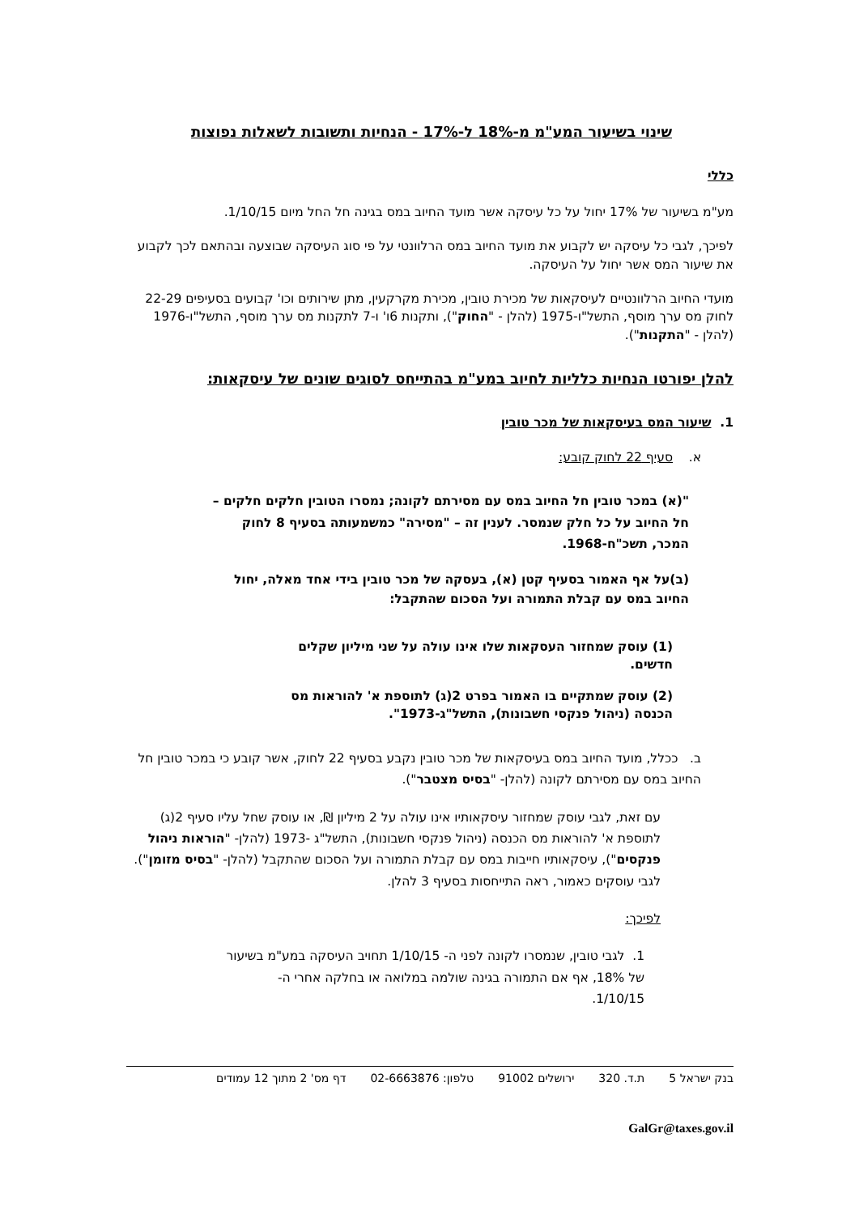שינוי בשיעור המע"מ מ-18% ל-17% - הנחיות ותשובות לשאלות נפוצות
כללי
מע"מ בשיעור של 17% יחול על כל עיסקה אשר מועד החיוב במס בגינה חל החל מיום 1/10/15.
לפיכך, לגבי כל עיסקה יש לקבוע את מועד החיוב במס הרלוונטי על פי סוג העיסקה שבוצעה ובהתאם לכך לקבוע את שיעור המס אשר יחול על העיסקה.
מועדי החיוב הרלוונטיים לעיסקאות של מכירת טובין, מכירת מקרקעין, מתן שירותים וכו' קבועים בסעיפים 22-29 לחוק מס ערך מוסף, התשל"ו-1975 (להלן - "החוק"), ותקנות 6ו' ו-7 לתקנות מס ערך מוסף, התשל"ו-1976 (להלן - "התקנות").
להלן יפורטו הנחיות כלליות לחיוב במע"מ בהתייחס לסוגים שונים של עיסקאות:
1. שיעור המס בעיסקאות של מכר טובין
א. סעיף 22 לחוק קובע:
"(א) במכר טובין חל החיוב במס עם מסירתם לקונה; נמסרו הטובין חלקים חלקים – חל החיוב על כל חלק שנמסר. לענין זה – "מסירה" כמשמעותה בסעיף 8 לחוק המכר, תשכ"ח-1968.
(ב)על אף האמור בסעיף קטן (א), בעסקה של מכר טובין בידי אחד מאלה, יחול החיוב במס עם קבלת התמורה ועל הסכום שהתקבל:
(1) עוסק שמחזור העסקאות שלו אינו עולה על שני מיליון שקלים חדשים.
(2) עוסק שמתקיים בו האמור בפרט 2(ג) לתוספת א' להוראות מס הכנסה (ניהול פנקסי חשבונות), התשל"ג-1973".
ב. ככלל, מועד החיוב במס בעיסקאות של מכר טובין נקבע בסעיף 22 לחוק, אשר קובע כי במכר טובין חל החיוב במס עם מסירתם לקונה (להלן- "בסיס מצטבר").
עם זאת, לגבי עוסק שמחזור עיסקאותיו אינו עולה על 2 מיליון ₪, או עוסק שחל עליו סעיף 2(ג) לתוספת א' להוראות מס הכנסה (ניהול פנקסי חשבונות), התשל"ג -1973 (להלן- "הוראות ניהול פנקסים"), עיסקאותיו חייבות במס עם קבלת התמורה ועל הסכום שהתקבל (להלן- "בסיס מזומן").
לגבי עוסקים כאמור, ראה התייחסות בסעיף 3 להלן.
לפיכך:
1. לגבי טובין, שנמסרו לקונה לפני ה- 1/10/15 תחויב העיסקה במע"מ בשיעור של 18%, אף אם התמורה בגינה שולמה במלואה או בחלקה אחרי ה- 1/10/15.
בנק ישראל 5 ת.ד. 320 ירושלים 91002 טלפון: 02-6663876 דף מס' 2 מתוך 12 עמודים
GalGr@taxes.gov.il